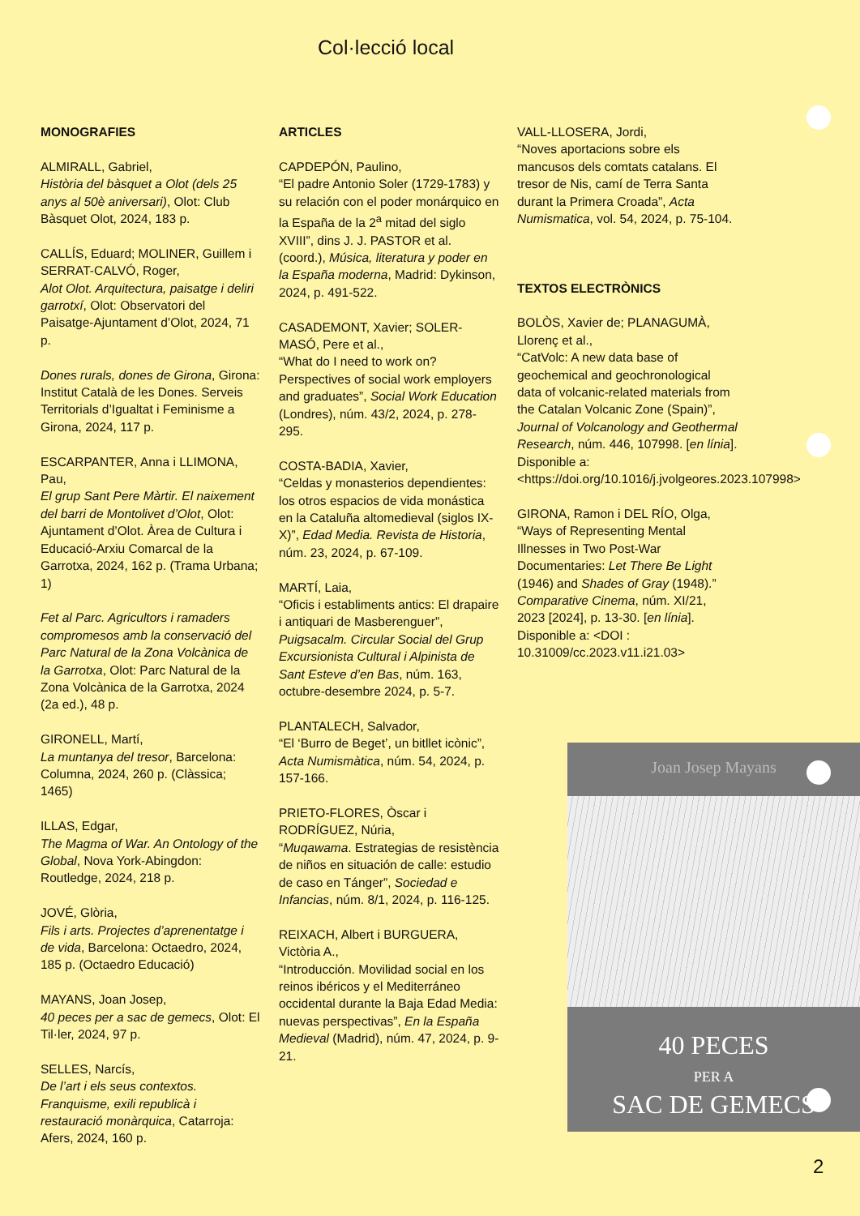Col·lecció local
MONOGRAFIES
ALMIRALL, Gabriel,
Història del bàsquet a Olot (dels 25 anys al 50è aniversari), Olot: Club Bàsquet Olot, 2024, 183 p.
CALLÍS, Eduard; MOLINER, Guillem i SERRAT-CALVÓ, Roger,
Alot Olot. Arquitectura, paisatge i deliri garrotxí, Olot: Observatori del Paisatge-Ajuntament d’Olot, 2024, 71 p.
Dones rurals, dones de Girona, Girona: Institut Català de les Dones. Serveis Territorials d’Igualtat i Feminisme a Girona, 2024, 117 p.
ESCARPANTER, Anna i LLIMONA, Pau,
El grup Sant Pere Màrtir. El naixement del barri de Montolivet d’Olot, Olot: Ajuntament d’Olot. Àrea de Cultura i Educació-Arxiu Comarcal de la Garrotxa, 2024, 162 p. (Trama Urbana; 1)
Fet al Parc. Agricultors i ramaders compromesos amb la conservació del Parc Natural de la Zona Volcànica de la Garrotxa, Olot: Parc Natural de la Zona Volcànica de la Garrotxa, 2024 (2a ed.), 48 p.
GIRONELL, Martí,
La muntanya del tresor, Barcelona: Columna, 2024, 260 p. (Clàssica; 1465)
ILLAS, Edgar,
The Magma of War. An Ontology of the Global, Nova York-Abingdon: Routledge, 2024, 218 p.
JOVÉ, Glòria,
Fils i arts. Projectes d’aprenentatge i de vida, Barcelona: Octaedro, 2024, 185 p. (Octaedro Educació)
MAYANS, Joan Josep,
40 peces per a sac de gemecs, Olot: El Til·ler, 2024, 97 p.
SELLES, Narcís,
De l’art i els seus contextos. Franquisme, exili republicà i restauració monàrquica, Catarroja: Afers, 2024, 160 p.
ARTICLES
CAPDEPÓN, Paulino,
“El padre Antonio Soler (1729-1783) y su relación con el poder monárquico en la España de la 2<sup>a</sup> mitad del siglo XVIII”, dins J. J. PASTOR et al. (coord.), Música, literatura y poder en la España moderna, Madrid: Dykinson, 2024, p. 491-522.
CASADEMONT, Xavier; SOLER-MASÓ, Pere et al.,
“What do I need to work on? Perspectives of social work employers and graduates”, Social Work Education (Londres), núm. 43/2, 2024, p. 278-295.
COSTA-BADIA, Xavier,
“Celdas y monasterios dependientes: los otros espacios de vida monástica en la Cataluña altomedieval (siglos IX-X)”, Edad Media. Revista de Historia, núm. 23, 2024, p. 67-109.
MARTÍ, Laia,
“Oficis i establiments antics: El drapaire i antiquari de Masberenguer”, Puigsacalm. Circular Social del Grup Excursionista Cultural i Alpinista de Sant Esteve d’en Bas, núm. 163, octubre-desembre 2024, p. 5-7.
PLANTALECH, Salvador,
“El ‘Burro de Beget’, un bitllet icònic”, Acta Numismàtica, núm. 54, 2024, p. 157-166.
PRIETO-FLORES, Òscar i RODRÍGUEZ, Núria,
“Muqawama. Estrategias de resistència de niños en situación de calle: estudio de caso en Tánger”, Sociedad e Infancias, núm. 8/1, 2024, p. 116-125.
REIXACH, Albert i BURGUERA, Victòria A.,
“Introducción. Movilidad social en los reinos ibéricos y el Mediterráneo occidental durante la Baja Edad Media: nuevas perspectivas”, En la España Medieval (Madrid), núm. 47, 2024, p. 9-21.
VALL-LLOSERA, Jordi,
“Noves aportacions sobre els mancusos dels comtats catalans. El tresor de Nis, camí de Terra Santa durant la Primera Croada”, Acta Numismatica, vol. 54, 2024, p. 75-104.
TEXTOS ELECTRÒNICS
BOLÒS, Xavier de; PLANAGUMÀ, Llorenç et al.,
“CatVolc: A new data base of geochemical and geochronological data of volcanic-related materials from the Catalan Volcanic Zone (Spain)”, Journal of Volcanology and Geothermal Research, núm. 446, 107998. [en línia]. Disponible a: <https://doi.org/10.1016/j.jvolgeores.2023.107998>
GIRONA, Ramon i DEL RÍO, Olga,
“Ways of Representing Mental Illnesses in Two Post-War Documentaries: Let There Be Light (1946) and Shades of Gray (1948).” Comparative Cinema, núm. XI/21, 2023 [2024], p. 13-30. [en línia]. Disponible a: <DOI : 10.31009/cc.2023.v11.i21.03>
Joan Josep Mayans
40 PECES
PER A
SAC DE GEMECS
2